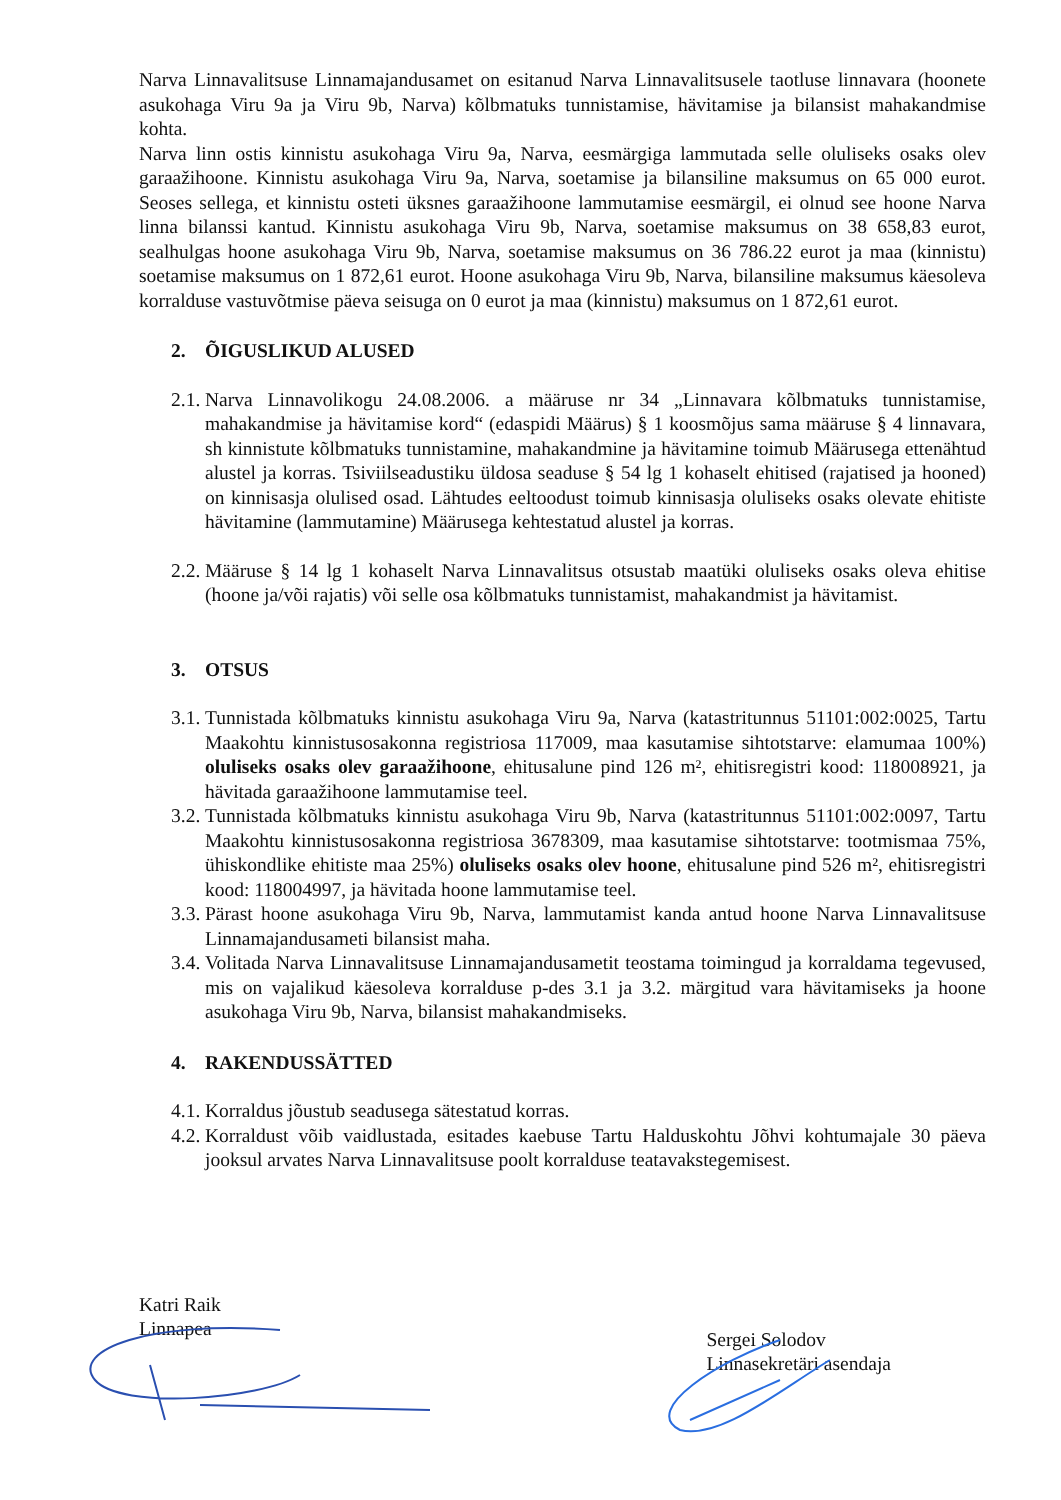Narva Linnavalitsuse Linnamajandusamet on esitanud Narva Linnavalitsusele taotluse linnavara (hoonete asukohaga Viru 9a ja Viru 9b, Narva) kõlbmatuks tunnistamise, hävitamise ja bilansist mahakandmise kohta.
Narva linn ostis kinnistu asukohaga Viru 9a, Narva, eesmärgiga lammutada selle oluliseks osaks olev garaažihoone. Kinnistu asukohaga Viru 9a, Narva, soetamise ja bilansiline maksumus on 65 000 eurot. Seoses sellega, et kinnistu osteti üksnes garaažihoone lammutamise eesmärgil, ei olnud see hoone Narva linna bilanssi kantud. Kinnistu asukohaga Viru 9b, Narva, soetamise maksumus on 38 658,83 eurot, sealhulgas hoone asukohaga Viru 9b, Narva, soetamise maksumus on 36 786.22 eurot ja maa (kinnistu) soetamise maksumus on 1 872,61 eurot. Hoone asukohaga Viru 9b, Narva, bilansiline maksumus käesoleva korralduse vastuvõtmise päeva seisuga on 0 eurot ja maa (kinnistu) maksumus on 1 872,61 eurot.
2. ÕIGUSLIKUD ALUSED
2.1.
Narva Linnavolikogu 24.08.2006. a määruse nr 34 „Linnavara kõlbmatuks tunnistamise, mahakandmise ja hävitamise kord“ (edaspidi Määrus) § 1 koosmõjus sama määruse § 4 linnavara, sh kinnistute kõlbmatuks tunnistamine, mahakandmine ja hävitamine toimub Määrusega ettenähtud alustel ja korras. Tsiviilseadustiku üldosa seaduse § 54 lg 1 kohaselt ehitised (rajatised ja hooned) on kinnisasja olulised osad. Lähtudes eeltoodust toimub kinnisasja oluliseks osaks olevate ehitiste hävitamine (lammutamine) Määrusega kehtestatud alustel ja korras.
2.2.
Määruse § 14 lg 1 kohaselt Narva Linnavalitsus otsustab maatüki oluliseks osaks oleva ehitise (hoone ja/või rajatis) või selle osa kõlbmatuks tunnistamist, mahakandmist ja hävitamist.
3. OTSUS
3.1.
Tunnistada kõlbmatuks kinnistu asukohaga Viru 9a, Narva (katastritunnus 51101:002:0025, Tartu Maakohtu kinnistusosakonna registriosa 117009, maa kasutamise sihtotstarve: elamumaa 100%) oluliseks osaks olev garaažihoone, ehitusalune pind 126 m², ehitisregistri kood: 118008921, ja hävitada garaažihoone lammutamise teel.
3.2.
Tunnistada kõlbmatuks kinnistu asukohaga Viru 9b, Narva (katastritunnus 51101:002:0097, Tartu Maakohtu kinnistusosakonna registriosa 3678309, maa kasutamise sihtotstarve: tootmismaa 75%, ühiskondlike ehitiste maa 25%) oluliseks osaks olev hoone, ehitusalune pind 526 m², ehitisregistri kood: 118004997, ja hävitada hoone lammutamise teel.
3.3.
Pärast hoone asukohaga Viru 9b, Narva, lammutamist kanda antud hoone Narva Linnavalitsuse Linnamajandusameti bilansist maha.
3.4.
Volitada Narva Linnavalitsuse Linnamajandusametit teostama toimingud ja korraldama tegevused, mis on vajalikud käesoleva korralduse p-des 3.1 ja 3.2. märgitud vara hävitamiseks ja hoone asukohaga Viru 9b, Narva, bilansist mahakandmiseks.
4. RAKENDUSSÄTTED
4.1.
Korraldus jõustub seadusega sätestatud korras.
4.2.
Korraldust võib vaidlustada, esitades kaebuse Tartu Halduskohtu Jõhvi kohtumajale 30 päeva jooksul arvates Narva Linnavalitsuse poolt korralduse teatavakstegemisest.
Katri Raik
Linnapea
Sergei Solodov
Linnasekretäri asendaja